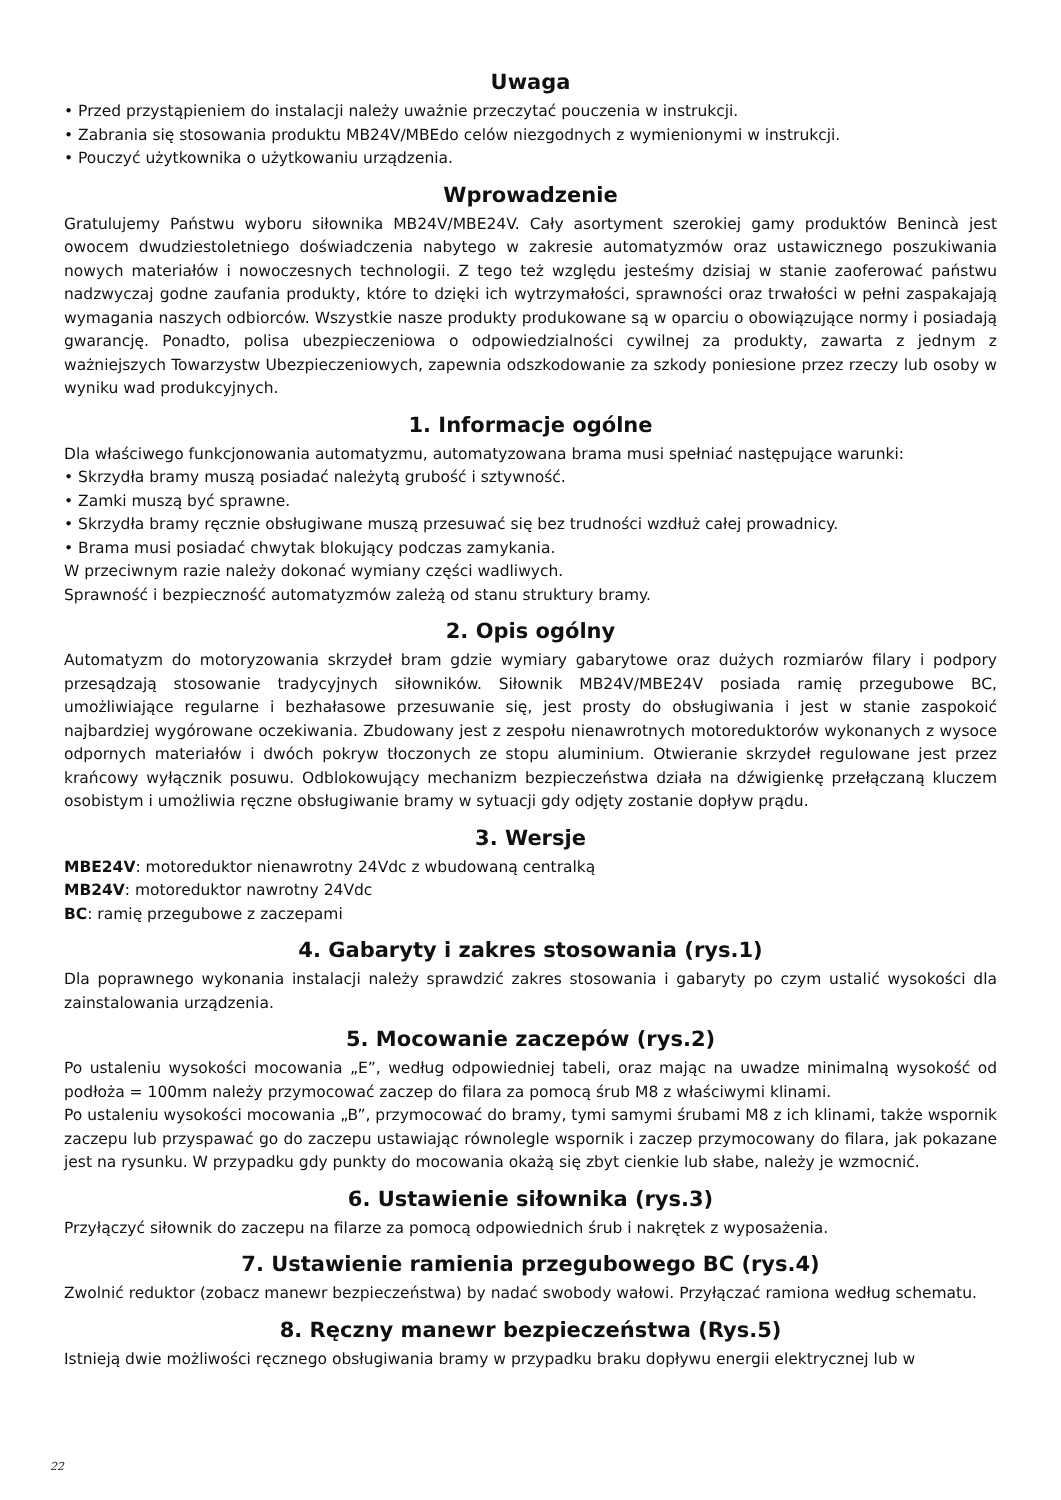Uwaga
• Przed przystąpieniem do instalacji należy uważnie przeczytać pouczenia w instrukcji.
• Zabrania się stosowania produktu MB24V/MBEdo celów niezgodnych z wymienionymi w instrukcji.
• Pouczyć użytkownika o użytkowaniu urządzenia.
Wprowadzenie
Gratulujemy Państwu wyboru siłownika MB24V/MBE24V. Cały asortyment szerokiej gamy produktów Benincà jest owocem dwudziestoletniego doświadczenia nabytego w zakresie automatyzmów oraz ustawicznego poszukiwania nowych materiałów i nowoczesnych technologii. Z tego też względu jesteśmy dzisiaj w stanie zaoferować państwu nadzwyczaj godne zaufania produkty, które to dzięki ich wytrzymałości, sprawności oraz trwałości w pełni zaspakajają wymagania naszych odbiorców. Wszystkie nasze produkty produkowane są w oparciu o obowiązujące normy i posiadają gwarancję. Ponadto, polisa ubezpieczeniowa o odpowiedzialności cywilnej za produkty, zawarta z jednym z ważniejszych Towarzystw Ubezpieczeniowych, zapewnia odszkodowanie za szkody poniesione przez rzeczy lub osoby w wyniku wad produkcyjnych.
1. Informacje ogólne
Dla właściwego funkcjonowania automatyzmu, automatyzowana brama musi spełniać następujące warunki:
• Skrzydła bramy muszą posiadać należytą grubość i sztywność.
• Zamki muszą być sprawne.
• Skrzydła bramy ręcznie obsługiwane muszą przesuwać się bez trudności wzdłuż całej prowadnicy.
• Brama musi posiadać chwytak blokujący podczas zamykania.
W przeciwnym razie należy dokonać wymiany części wadliwych.
Sprawność i bezpieczność automatyzmów zależą od stanu struktury bramy.
2. Opis ogólny
Automatyzm do motoryzowania skrzydeł bram gdzie wymiary gabarytowe oraz dużych rozmiarów filary i podpory przesądzają stosowanie tradycyjnych siłowników. Siłownik MB24V/MBE24V posiada ramię przegubowe BC, umożliwiające regularne i bezhałasowe przesuwanie się, jest prosty do obsługiwania i jest w stanie zaspokoić najbardziej wygórowane oczekiwania. Zbudowany jest z zespołu nienawrotnych motoreduktorów wykonanych z wysoce odpornych materiałów i dwóch pokryw tłoczonych ze stopu aluminium. Otwieranie skrzydeł regulowane jest przez krańcowy wyłącznik posuwu. Odblokowujący mechanizm bezpieczeństwa działa na dźwigienkę przełączaną kluczem osobistym i umożliwia ręczne obsługiwanie bramy w sytuacji gdy odjęty zostanie dopływ prądu.
3. Wersje
MBE24V: motoreduktor nienawrotny 24Vdc z wbudowaną centralką
MB24V: motoreduktor nawrotny 24Vdc
BC: ramię przegubowe z zaczepami
4. Gabaryty i zakres stosowania (rys.1)
Dla poprawnego wykonania instalacji należy sprawdzić zakres stosowania i gabaryty po czym ustalić wysokości dla zainstalowania urządzenia.
5. Mocowanie zaczepów (rys.2)
Po ustaleniu wysokości mocowania „E”, według odpowiedniej tabeli, oraz mając na uwadze minimalną wysokość od podłoża = 100mm należy przymocować zaczep do filara za pomocą śrub M8 z właściwymi klinami.
Po ustaleniu wysokości mocowania „B”, przymocować do bramy, tymi samymi śrubami M8 z ich klinami, także wspornik zaczepu lub przyspawać go do zaczepu ustawiając równolegle wspornik i zaczep przymocowany do filara, jak pokazane jest na rysunku. W przypadku gdy punkty do mocowania okażą się zbyt cienkie lub słabe, należy je wzmocnić.
6. Ustawienie siłownika (rys.3)
Przyłączyć siłownik do zaczepu na filarze za pomocą odpowiednich śrub i nakrętek z wyposażenia.
7. Ustawienie ramienia przegubowego BC (rys.4)
Zwolnić reduktor (zobacz manewr bezpieczeństwa) by nadać swobody wałowi. Przyłączać ramiona według schematu.
8. Ręczny manewr bezpieczeństwa (Rys.5)
Istnieją dwie możliwości ręcznego obsługiwania bramy w przypadku braku dopływu energii elektrycznej lub w
22